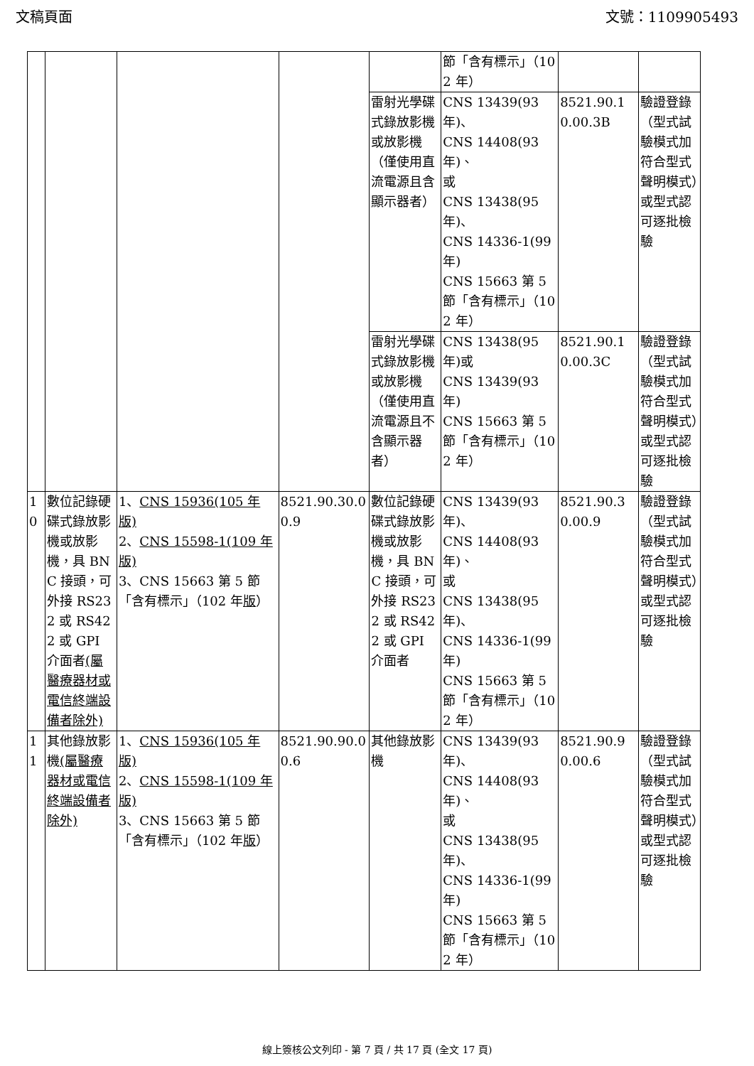文稿頁面 文號：1109905493
| | | | | | 節「含有標示」（102 年） | | |
| | | | | 雷射光學碟式錄放影機或放影機（僅使用直流電源且含顯示器者） | CNS 13439(93 年)、 CNS 14408(93 年)、 或 CNS 13438(95 年)、 CNS 14336-1(99 年) CNS 15663 第 5 節「含有標示」（102 年） | 8521.90.10.00.3B | 驗證登錄（型式試驗模式加符合型式聲明模式）或型式認可逐批檢驗 |
| | | | | 雷射光學碟式錄放影機或放影機（僅使用直流電源且不含顯示器者） | CNS 13438(95 年)或 CNS 13439(93 年) CNS 15663 第 5 節「含有標示」（102 年） | 8521.90.10.00.3C | 驗證登錄（型式試驗模式加符合型式聲明模式）或型式認可逐批檢驗 |
| 10 | 數位記錄硬碟式錄放影機或放影機，具 BNC 接頭，可外接 RS232 或 RS422 或 GPI 介面者 (屬醫療器材或電信終端設備者除外) | 1、 CNS 15936(105 年版) 2、 CNS 15598-1(109 年版) 3、CNS 15663 第 5 節「含有標示」（102 年 版 ） | 8521.90.30.00.9 | 數位記錄硬碟式錄放影機或放影機，具 BNC 接頭，可外接 RS232 或 RS422 或 GPI 介面者 | CNS 13439(93 年)、 CNS 14408(93 年)、 或 CNS 13438(95 年)、 CNS 14336-1(99 年) CNS 15663 第 5 節「含有標示」（102 年） | 8521.90.30.00.9 | 驗證登錄（型式試驗模式加符合型式聲明模式）或型式認可逐批檢驗 |
| 11 | 其他錄放影機 (屬醫療器材或電信終端設備者除外) | 1、 CNS 15936(105 年版) 2、 CNS 15598-1(109 年版) 3、CNS 15663 第 5 節「含有標示」（102 年 版 ） | 8521.90.90.00.6 | 其他錄放影機 | CNS 13439(93 年)、 CNS 14408(93 年)、 或 CNS 13438(95 年)、 CNS 14336-1(99 年) CNS 15663 第 5 節「含有標示」（102 年） | 8521.90.90.00.6 | 驗證登錄（型式試驗模式加符合型式聲明模式）或型式認可逐批檢驗 |
線上簽核公文列印 - 第 7 頁 / 共 17 頁 (全文 17 頁)